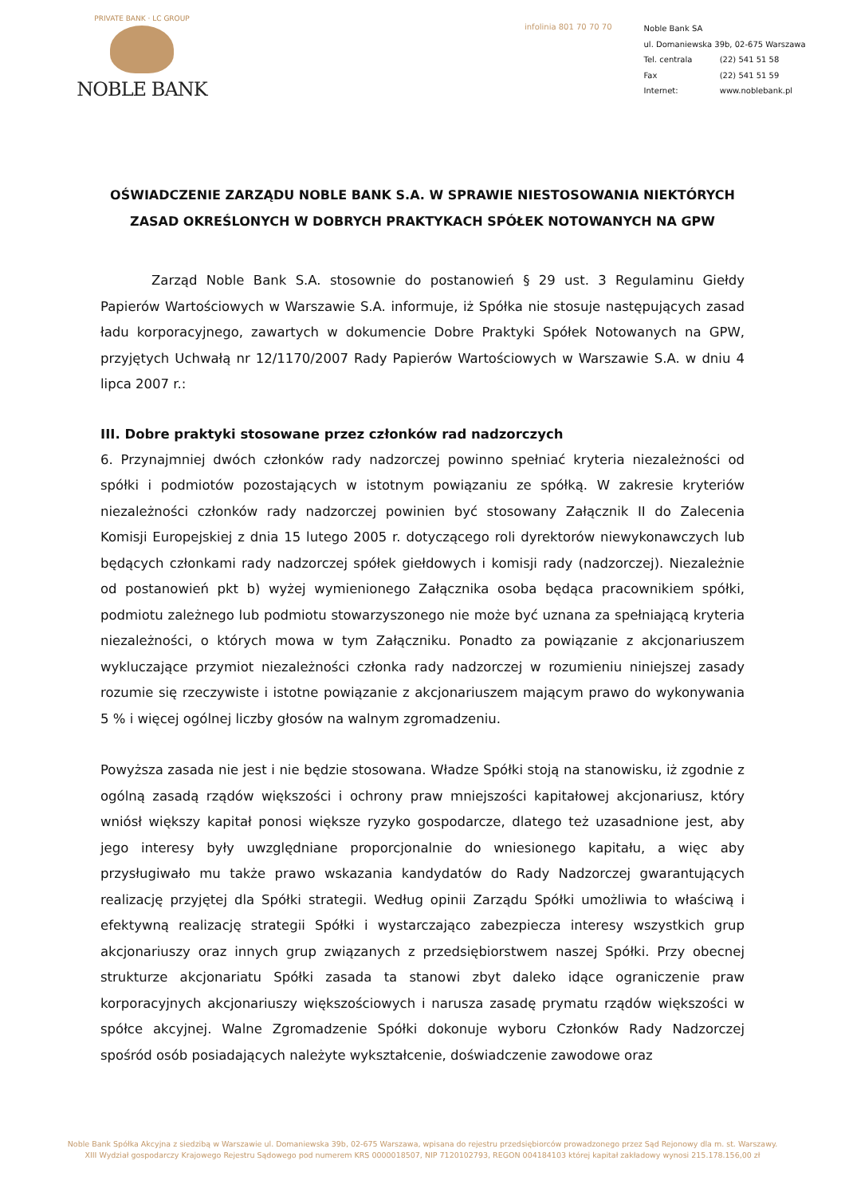PRIVATE BANK · LC GROUP
NOBLE BANK
infolinia 801 70 70 70
Noble Bank SA
ul. Domaniewska 39b, 02-675 Warszawa
Tel. centrala (22) 541 51 58
Fax (22) 541 51 59
Internet: www.noblebank.pl
OŚWIADCZENIE ZARZĄDU NOBLE BANK S.A. W SPRAWIE NIESTOSOWANIA NIEKTÓRYCH ZASAD OKREŚLONYCH W DOBRYCH PRAKTYKACH SPÓŁEK NOTOWANYCH NA GPW
Zarząd Noble Bank S.A. stosownie do postanowień § 29 ust. 3 Regulaminu Giełdy Papierów Wartościowych w Warszawie S.A. informuje, iż Spółka nie stosuje następujących zasad ładu korporacyjnego, zawartych w dokumencie Dobre Praktyki Spółek Notowanych na GPW, przyjętych Uchwałą nr 12/1170/2007 Rady Papierów Wartościowych w Warszawie S.A. w dniu 4 lipca 2007 r.:
III. Dobre praktyki stosowane przez członków rad nadzorczych
6. Przynajmniej dwóch członków rady nadzorczej powinno spełniać kryteria niezależności od spółki i podmiotów pozostających w istotnym powiązaniu ze spółką. W zakresie kryteriów niezależności członków rady nadzorczej powinien być stosowany Załącznik II do Zalecenia Komisji Europejskiej z dnia 15 lutego 2005 r. dotyczącego roli dyrektorów niewykonawczych lub będących członkami rady nadzorczej spółek giełdowych i komisji rady (nadzorczej). Niezależnie od postanowień pkt b) wyżej wymienionego Załącznika osoba będąca pracownikiem spółki, podmiotu zależnego lub podmiotu stowarzyszonego nie może być uznana za spełniającą kryteria niezależności, o których mowa w tym Załączniku. Ponadto za powiązanie z akcjonariuszem wykluczające przymiot niezależności członka rady nadzorczej w rozumieniu niniejszej zasady rozumie się rzeczywiste i istotne powiązanie z akcjonariuszem mającym prawo do wykonywania 5 % i więcej ogólnej liczby głosów na walnym zgromadzeniu.
Powyższa zasada nie jest i nie będzie stosowana. Władze Spółki stoją na stanowisku, iż zgodnie z ogólną zasadą rządów większości i ochrony praw mniejszości kapitałowej akcjonariusz, który wniósł większy kapitał ponosi większe ryzyko gospodarcze, dlatego też uzasadnione jest, aby jego interesy były uwzględniane proporcjonalnie do wniesionego kapitału, a więc aby przysługiwało mu także prawo wskazania kandydatów do Rady Nadzorczej gwarantujących realizację przyjętej dla Spółki strategii. Według opinii Zarządu Spółki umożliwia to właściwą i efektywną realizację strategii Spółki i wystarczająco zabezpiecza interesy wszystkich grup akcjonariuszy oraz innych grup związanych z przedsiębiorstwem naszej Spółki. Przy obecnej strukturze akcjonariatu Spółki zasada ta stanowi zbyt daleko idące ograniczenie praw korporacyjnych akcjonariuszy większościowych i narusza zasadę prymatu rządów większości w spółce akcyjnej. Walne Zgromadzenie Spółki dokonuje wyboru Członków Rady Nadzorczej spośród osób posiadających należyte wykształcenie, doświadczenie zawodowe oraz
Noble Bank Spółka Akcyjna z siedzibą w Warszawie ul. Domaniewska 39b, 02-675 Warszawa, wpisana do rejestru przedsiębiorców prowadzonego przez Sąd Rejonowy dla m. st. Warszawy.
XIII Wydział gospodarczy Krajowego Rejestru Sądowego pod numerem KRS 0000018507, NIP 7120102793, REGON 004184103 której kapitał zakładowy wynosi 215.178.156,00 zł